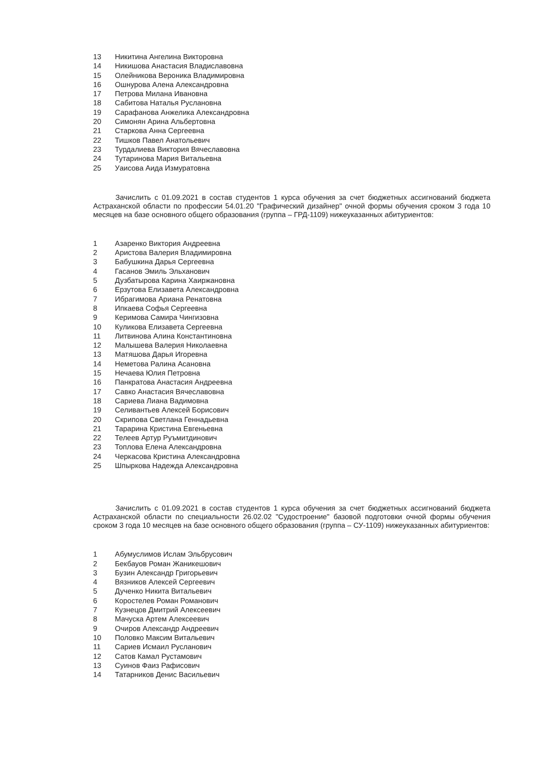| 13 | Никитина Ангелина Викторовна |
| 14 | Никишова Анастасия Владиславовна |
| 15 | Олейникова Вероника Владимировна |
| 16 | Ошнурова Алена Александровна |
| 17 | Петрова Милана Ивановна |
| 18 | Сабитова Наталья Руслановна |
| 19 | Сарафанова Анжелика Александровна |
| 20 | Симонян Арина Альбертовна |
| 21 | Старкова Анна Сергеевна |
| 22 | Тишков Павел Анатольевич |
| 23 | Турдалиева Виктория Вячеславовна |
| 24 | Тутаринова Мария Витальевна |
| 25 | Уаисова Аида Измуратовна |
Зачислить с 01.09.2021 в состав студентов 1 курса обучения за счет бюджетных ассигнований бюджета Астраханской области по профессии 54.01.20 "Графический дизайнер" очной формы обучения сроком 3 года 10 месяцев на базе основного общего образования (группа – ГРД-1109) нижеуказанных абитуриентов:
| 1 | Азаренко Виктория Андреевна |
| 2 | Аристова Валерия Владимировна |
| 3 | Бабушкина Дарья Сергеевна |
| 4 | Гасанов Эмиль Эльханович |
| 5 | Дузбатырова Карина Хаиржановна |
| 6 | Ерзутова Елизавета Александровна |
| 7 | Ибрагимова Ариана Ренатовна |
| 8 | Ипкаева Софья Сергеевна |
| 9 | Керимова Самира Чингизовна |
| 10 | Куликова Елизавета Сергеевна |
| 11 | Литвинова Алина Константиновна |
| 12 | Малышева Валерия Николаевна |
| 13 | Матяшова Дарья Игоревна |
| 14 | Неметова Ралина Асановна |
| 15 | Нечаева Юлия Петровна |
| 16 | Панкратова Анастасия Андреевна |
| 17 | Савко Анастасия Вячеславовна |
| 18 | Сариева Лиана Вадимовна |
| 19 | Селивантьев Алексей Борисович |
| 20 | Скрипова Светлана Геннадьевна |
| 21 | Тарарина Кристина Евгеньевна |
| 22 | Телеев Артур Руъмитдинович |
| 23 | Топлова Елена Александровна |
| 24 | Черкасова Кристина Александровна |
| 25 | Шпыркова Надежда Александровна |
Зачислить с 01.09.2021 в состав студентов 1 курса обучения за счет бюджетных ассигнований бюджета Астраханской области по специальности 26.02.02 "Судостроение" базовой подготовки очной формы обучения сроком 3 года 10 месяцев на базе основного общего образования (группа – СУ-1109) нижеуказанных абитуриентов:
| 1 | Абумуслимов Ислам Эльбрусович |
| 2 | Бекбауов Роман Жаникешович |
| 3 | Бузин Александр Григорьевич |
| 4 | Вязников Алексей Сергеевич |
| 5 | Дученко Никита Витальевич |
| 6 | Коростелев Роман Романович |
| 7 | Кузнецов Дмитрий Алексеевич |
| 8 | Мачуска Артем Алексеевич |
| 9 | Очиров Александр Андреевич |
| 10 | Половко Максим Витальевич |
| 11 | Сариев Исмаил Русланович |
| 12 | Сатов Камал Рустамович |
| 13 | Суинов Фаиз Рафисович |
| 14 | Татарников Денис Васильевич |